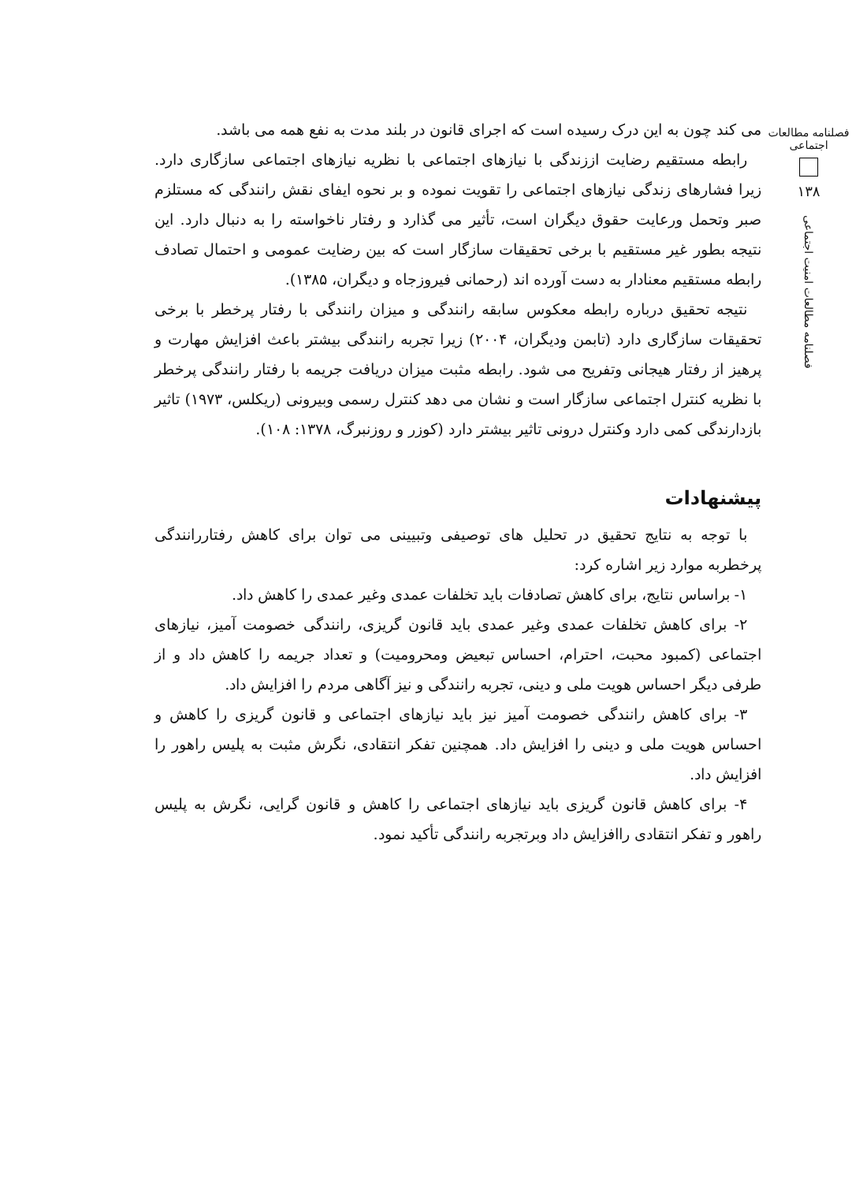فصلنامه مطالعات اجتماعی
۱۳۸
فصلنامه مطالعات امنیت اجتماعی
می کند چون به این درک رسیده است که اجرای قانون در بلند مدت به نفع همه می باشد.
رابطه مستقیم رضایت اززندگی با نیازهای اجتماعی با نظریه نیازهای اجتماعی سازگاری دارد. زیرا فشارهای زندگی نیازهای اجتماعی را تقویت نموده و بر نحوه ایفای نقش رانندگی که مستلزم صبر وتحمل ورعایت حقوق دیگران است، تأثیر می گذارد و رفتار ناخواسته را به دنبال دارد. این نتیجه بطور غیر مستقیم با برخی تحقیقات سازگار است که بین رضایت عمومی و احتمال تصادف رابطه مستقیم معنادار به دست آورده اند (رحمانی فیروزجاه و دیگران، ۱۳۸۵).
نتیجه تحقیق درباره رابطه معکوس سابقه رانندگی و میزان رانندگی با رفتار پرخطر با برخی تحقیقات سازگاری دارد (تابمن ودیگران، ۲۰۰۴) زیرا تجربه رانندگی بیشتر باعث افزایش مهارت و پرهیز از رفتار هیجانی وتفریح می شود. رابطه مثبت میزان دریافت جریمه با رفتار رانندگی پرخطر با نظریه کنترل اجتماعی سازگار است و نشان می دهد کنترل رسمی وبیرونی (ریکلس، ۱۹۷۳) تاثیر بازدارندگی کمی دارد وکنترل درونی تاثیر بیشتر دارد (کوزر و روزنبرگ، ۱۳۷۸: ۱۰۸).
پیشنهادات
با توجه به نتایج تحقیق در تحلیل های توصیفی وتبیینی می توان برای کاهش رفتاررانندگی پرخطربه موارد زیر اشاره کرد:
۱- براساس نتایج، برای کاهش تصادفات باید تخلفات عمدی وغیر عمدی را کاهش داد.
۲- برای کاهش تخلفات عمدی وغیر عمدی باید قانون گریزی، رانندگی خصومت آمیز، نیازهای اجتماعی (کمبود محبت، احترام، احساس تبعیض ومحرومیت) و تعداد جریمه را کاهش داد و از طرفی دیگر احساس هویت ملی و دینی، تجربه رانندگی و نیز آگاهی مردم را افزایش داد.
۳- برای کاهش رانندگی خصومت آمیز نیز باید نیازهای اجتماعی و قانون گریزی را کاهش و احساس هویت ملی و دینی را افزایش داد. همچنین تفکر انتقادی، نگرش مثبت به پلیس راهور را افزایش داد.
۴- برای کاهش قانون گریزی باید نیازهای اجتماعی را کاهش و قانون گرایی، نگرش به پلیس راهور و تفکر انتقادی راافزایش داد وبرتجربه رانندگی تأکید نمود.